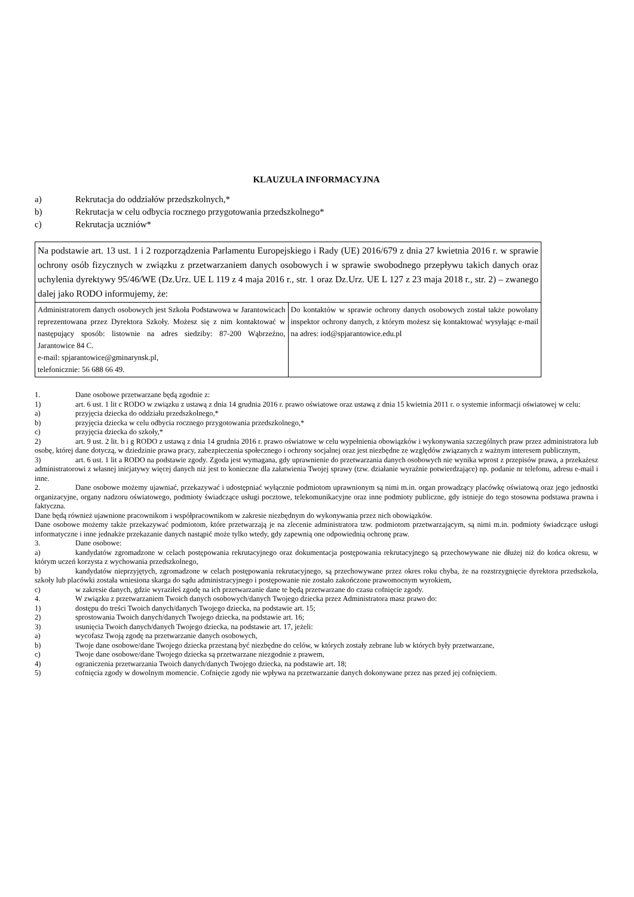KLAUZULA INFORMACYJNA
a) Rekrutacja do oddziałów przedszkolnych,*
b) Rekrutacja w celu odbycia rocznego przygotowania przedszkolnego*
c) Rekrutacja uczniów*
| Na podstawie art. 13 ust. 1 i 2 rozporządzenia Parlamentu Europejskiego i Rady (UE) 2016/679 z dnia 27 kwietnia 2016 r. w sprawie ochrony osób fizycznych w związku z przetwarzaniem danych osobowych i w sprawie swobodnego przepływu takich danych oraz uchylenia dyrektywy 95/46/WE (Dz.Urz. UE L 119 z 4 maja 2016 r., str. 1 oraz Dz.Urz. UE L 127 z 23 maja 2018 r., str. 2) – zwanego dalej jako RODO informujemy, że: | |
| Administratorem danych osobowych jest Szkoła Podstawowa w Jarantowicach reprezentowana przez Dyrektora Szkoły. Możesz się z nim kontaktować w następujący sposób: listownie na adres siedziby: 87-200 Wąbrzeźno, Jarantowice 84 C. e-mail: spjarantowice@gminarynsk.pl, telefonicznie: 56 688 66 49. | Do kontaktów w sprawie ochrony danych osobowych został także powołany inspektor ochrony danych, z którym możesz się kontaktować wysyłając e-mail na adres: iod@spjarantowice.edu.pl |
1. Dane osobowe przetwarzane będą zgodnie z:
1) art. 6 ust. 1 lit c RODO w związku z ustawą z dnia 14 grudnia 2016 r. prawo oświatowe oraz ustawą z dnia 15 kwietnia 2011 r. o systemie informacji oświatowej w celu:
a) przyjęcia dziecka do oddziału przedszkolnego,*
b) przyjęcia dziecka w celu odbycia rocznego przygotowania przedszkolnego,*
c) przyjęcia dziecka do szkoły,*
2) art. 9 ust. 2 lit. b i g RODO z ustawą z dnia 14 grudnia 2016 r. prawo oświatowe w celu wypełnienia obowiązków i wykonywania szczególnych praw przez administratora lub osobę, której dane dotyczą, w dziedzinie prawa pracy, zabezpieczenia społecznego i ochrony socjalnej oraz jest niezbędne ze względów związanych z ważnym interesem publicznym,
3) art. 6 ust. 1 lit a RODO na podstawie zgody. Zgoda jest wymagana, gdy uprawnienie do przetwarzania danych osobowych nie wynika wprost z przepisów prawa, a przekażesz administratorowi z własnej inicjatywy więcej danych niż jest to konieczne dla załatwienia Twojej sprawy (tzw. działanie wyraźnie potwierdzające) np. podanie nr telefonu, adresu e-mail i inne.
2. Dane osobowe możemy ujawniać, przekazywać i udostępniać wyłącznie podmiotom uprawnionym są nimi m.in. organ prowadzący placówkę oświatową oraz jego jednostki organizacyjne, organy nadzoru oświatowego, podmioty świadczące usługi pocztowe, telekomunikacyjne oraz inne podmioty publiczne, gdy istnieje do tego stosowna podstawa prawna i faktyczna.
Dane będą również ujawnione pracownikom i współpracownikom w zakresie niezbędnym do wykonywania przez nich obowiązków.
Dane osobowe możemy także przekazywać podmiotom, które przetwarzają je na zlecenie administratora tzw. podmiotom przetwarzającym, są nimi m.in. podmioty świadczące usługi informatyczne i inne jednakże przekazanie danych nastąpić może tylko wtedy, gdy zapewnią one odpowiednią ochronę praw.
3. Dane osobowe:
a) kandydatów zgromadzone w celach postępowania rekrutacyjnego oraz dokumentacja postępowania rekrutacyjnego są przechowywane nie dłużej niż do końca okresu, w którym uczeń korzysta z wychowania przedszkolnego,
b) kandydatów nieprzyjętych, zgromadzone w celach postępowania rekrutacyjnego, są przechowywane przez okres roku chyba, że na rozstrzygnięcie dyrektora przedszkola, szkoły lub placówki została wniesiona skarga do sądu administracyjnego i postępowanie nie zostało zakończone prawomocnym wyrokiem,
c) w zakresie danych, gdzie wyraziłeś zgodę na ich przetwarzanie dane te będą przetwarzane do czasu cofnięcie zgody.
4. W związku z przetwarzaniem Twoich danych osobowych/danych Twojego dziecka przez Administratora masz prawo do:
1) dostępu do treści Twoich danych/danych Twojego dziecka, na podstawie art. 15;
2) sprostowania Twoich danych/danych Twojego dziecka, na podstawie art. 16;
3) usunięcia Twoich danych/danych Twojego dziecka, na podstawie art. 17, jeżeli:
a) wycofasz Twoją zgodę na przetwarzanie danych osobowych,
b) Twoje dane osobowe/dane Twojego dziecka przestaną być niezbędne do celów, w których zostały zebrane lub w których były przetwarzane,
c) Twoje dane osobowe/dane Twojego dziecka są przetwarzane niezgodnie z prawem,
4) ograniczenia przetwarzania Twoich danych/danych Twojego dziecka, na podstawie art. 18;
5) cofnięcia zgody w dowolnym momencie. Cofnięcie zgody nie wpływa na przetwarzanie danych dokonywane przez nas przed jej cofnięciem.